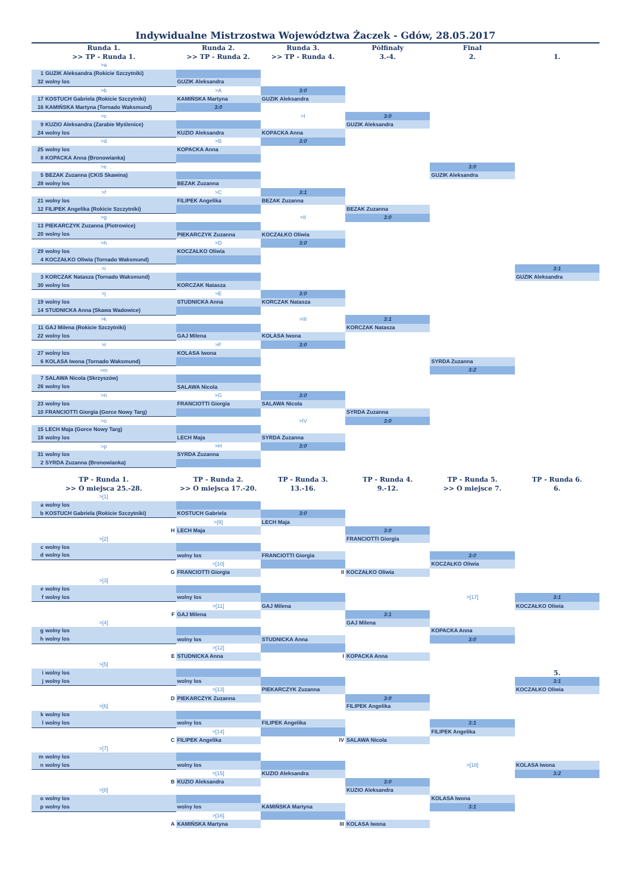Indywidualne Mistrzostwa Województwa Żaczek - Gdów, 28.05.2017
| Runda 1. >> TP - Runda 1. | Runda 2. >> TP - Runda 2. | Runda 3. >> TP - Runda 4. | Półfinały 3.-4. | Finał 2. | 1. |
| --- | --- | --- | --- | --- | --- |
| >a | | | | | |
| 1 GUZIK Aleksandra (Rokicie Szczytniki) | | | | | |
| 32 wolny los | GUZIK Aleksandra | | | | |
| >b | >A | 3:0 | | | |
| 17 KOSTUCH Gabriela (Rokicie Szczytniki) | KAMIŃSKA Martyna | GUZIK Aleksandra | | | |
| 16 KAMIŃSKA Martyna (Tornado Waksmund) | 3:0 | | | | |
| >c | | >I | 3:0 | | |
| 9 KUZIO Aleksandra (Zarabie Myślenice) | | | GUZIK Aleksandra | | |
| 24 wolny los | KUZIO Aleksandra | KOPACKA Anna | | | |
| >d | >B | 3:0 | | | |
| 25 wolny los | KOPACKA Anna | | | | |
| 8 KOPACKA Anna (Bronowianka) | | | | | |
| >e | | | | 3:0 | |
| 5 BEZAK Zuzanna (CKiS Skawina) | | | | GUZIK Aleksandra | |
| 28 wolny los | BEZAK Zuzanna | | | | |
| >f | >C | 3:1 | | | |
| 21 wolny los | FILIPEK Angelika | BEZAK Zuzanna | | | |
| 12 FILIPEK Angelika (Rokicie Szczytniki) | | | BEZAK Zuzanna | | |
| >g | | >II | 3:0 | | |
| 13 PIEKARCZYK Zuzanna (Piotrowice) | | | | | |
| 20 wolny los | PIEKARCZYK Zuzanna | KOCZAŁKO Oliwia | | | |
| >h | >D | 3:0 | | | |
| 29 wolny los | KOCZAŁKO Oliwia | | | | |
| 4 KOCZAŁKO Oliwia (Tornado Waksmund) | | | | | |
| >i | | | | | 3:1 |
| 3 KORCZAK Natasza (Tornado Waksmund) | | | | | GUZIK Aleksandra |
| 30 wolny los | KORCZAK Natasza | | | | |
| >j | >E | 3:0 | | | |
| 19 wolny los | STUDNICKA Anna | KORCZAK Natasza | | | |
| 14 STUDNICKA Anna (Skawa Wadowice) | | | | | |
| >k | | >III | 3:1 | | |
| 11 GAJ Milena (Rokicie Szczytniki) | | | KORCZAK Natasza | | |
| 22 wolny los | GAJ Milena | KOLASA Iwona | | | |
| >l | >F | 3:0 | | | |
| 27 wolny los | KOLASA Iwona | | | | |
| 6 KOLASA Iwona (Tornado Waksmund) | | | | SYRDA Zuzanna | |
| >m | | | | 3:2 | |
| 7 SALAWA Nicola (Skrzyszów) | | | | | |
| 26 wolny los | SALAWA Nicola | | | | |
| >n | >G | 3:0 | | | |
| 23 wolny los | FRANCIOTTI Giorgia | SALAWA Nicola | | | |
| 10 FRANCIOTTI Giorgia (Gorce Nowy Targ) | | | SYRDA Zuzanna | | |
| >o | | >IV | 3:0 | | |
| 15 LECH Maja (Gorce Nowy Targ) | | | | | |
| 18 wolny los | LECH Maja | SYRDA Zuzanna | | | |
| >p | >H | 3:0 | | | |
| 31 wolny los | SYRDA Zuzanna | | | | |
| 2 SYRDA Zuzanna (Bronowianka) | | | | | |
| TP - Runda 1. >> O miejsca 25.-28. | TP - Runda 2. >> O miejsca 17.-20. | TP - Runda 3. 13.-16. | TP - Runda 4. 9.-12. | TP - Runda 5. >> O miejsce 7. | TP - Runda 6. 6. |
| >[1] | | | | | |
| a wolny los | | | | | |
| b KOSTUCH Gabriela (Rokicie Szczytniki) | KOSTUCH Gabriela | 3:0 | | | |
| | >[9] | LECH Maja | | | |
| H | LECH Maja | | 3:0 | | |
| >[2] | | | FRANCIOTTI Giorgia | | |
| c wolny los | | | | | |
| d wolny los | wolny los | FRANCIOTTI Giorgia | | 3:0 | |
| | >[10] | | | KOCZAŁKO Oliwia | |
| G | FRANCIOTTI Giorgia | II | KOCZAŁKO Oliwia | | |
| >[3] | | | | | |
| e wolny los | | | | | |
| f wolny los | wolny los | | | >[17] | 3:1 |
| | >[11] | GAJ Milena | | | KOCZAŁKO Oliwia |
| F | GAJ Milena | | 3:1 | | |
| >[4] | | | GAJ Milena | | |
| g wolny los | | | | KOPACKA Anna | |
| h wolny los | wolny los | STUDNICKA Anna | | 3:0 | |
| | >[12] | | | | |
| E | STUDNICKA Anna | I | KOPACKA Anna | | |
| >[5] | | | | | |
| i wolny los | | | | | 5. |
| j wolny los | wolny los | | | | 3:1 |
| | >[13] | PIEKARCZYK Zuzanna | | | KOCZAŁKO Oliwia |
| D | PIEKARCZYK Zuzanna | | 3:0 | | |
| >[6] | | | FILIPEK Angelika | | |
| k wolny los | | | | | |
| l wolny los | wolny los | FILIPEK Angelika | | 3:1 | |
| | >[14] | | | FILIPEK Angelika | |
| C | FILIPEK Angelika | IV | SALAWA Nicola | | |
| >[7] | | | | | |
| m wolny los | | | | | |
| n wolny los | wolny los | | | >[18] | KOLASA Iwona |
| | >[15] | KUZIO Aleksandra | | | 3:2 |
| B | KUZIO Aleksandra | | 3:0 | | |
| >[8] | | | KUZIO Aleksandra | | |
| o wolny los | | | | KOLASA Iwona | |
| p wolny los | wolny los | KAMIŃSKA Martyna | | 3:1 | |
| | >[16] | | | | |
| A | KAMIŃSKA Martyna | III | KOLASA Iwona | | |